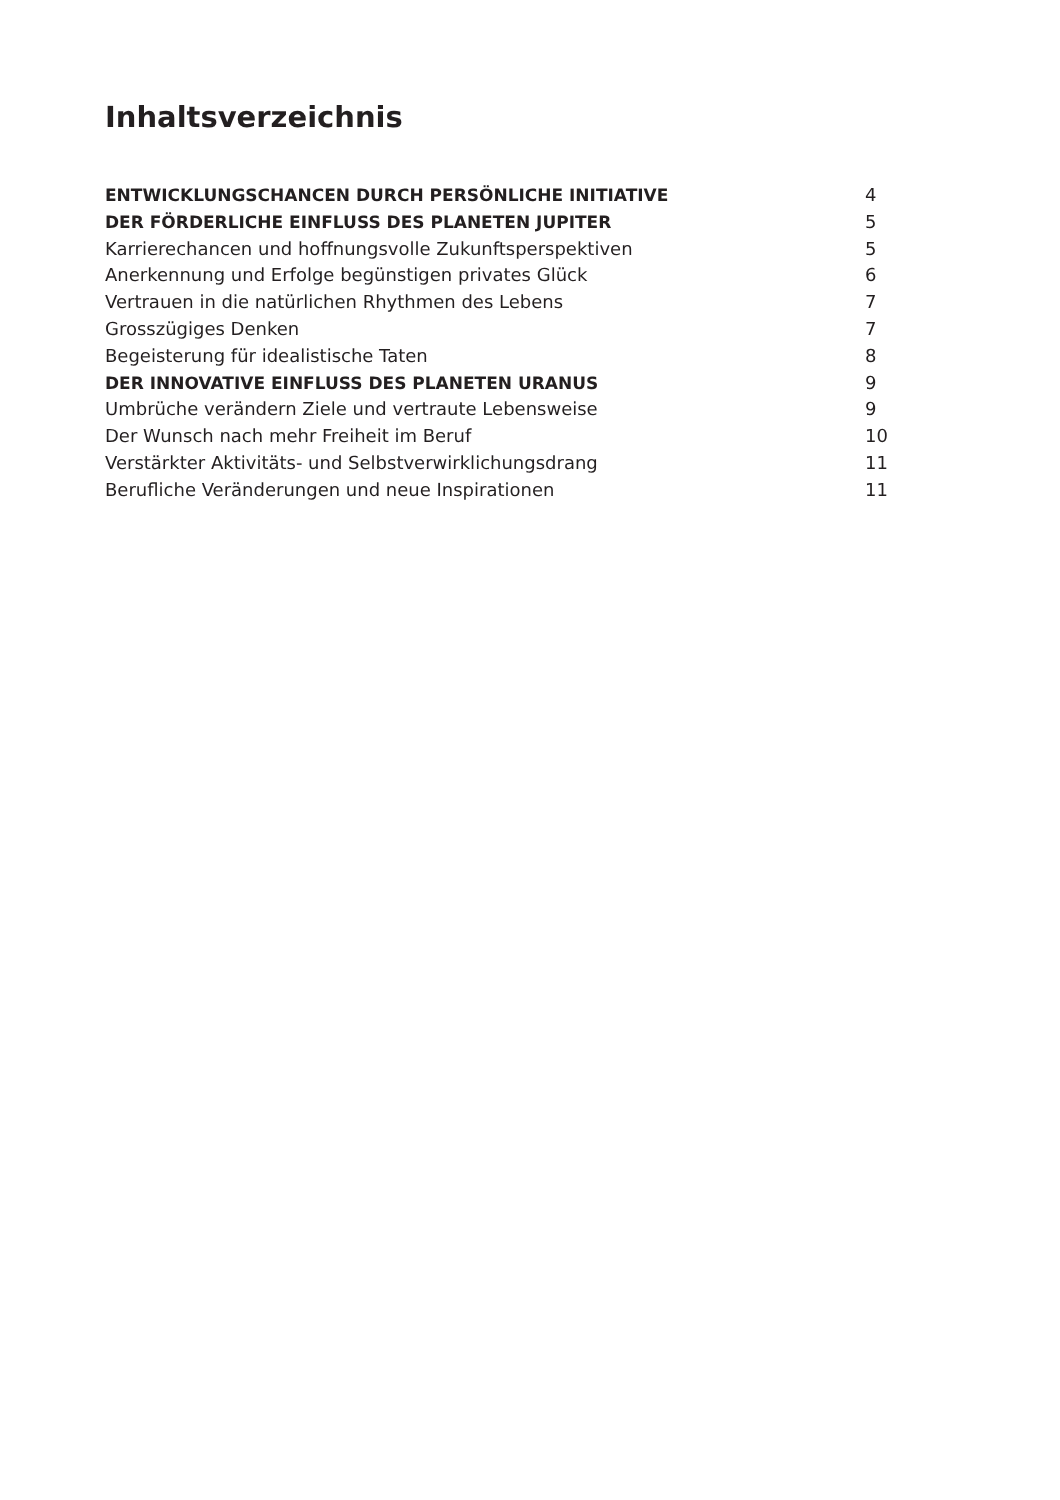Inhaltsverzeichnis
ENTWICKLUNGSCHANCEN DURCH PERSÖNLICHE INITIATIVE 4
DER FÖRDERLICHE EINFLUSS DES PLANETEN JUPITER 5
Karrierechancen und hoffnungsvolle Zukunftsperspektiven 5
Anerkennung und Erfolge begünstigen privates Glück 6
Vertrauen in die natürlichen Rhythmen des Lebens 7
Grosszügiges Denken 7
Begeisterung für idealistische Taten 8
DER INNOVATIVE EINFLUSS DES PLANETEN URANUS 9
Umbrüche verändern Ziele und vertraute Lebensweise 9
Der Wunsch nach mehr Freiheit im Beruf 10
Verstärkter Aktivitäts- und Selbstverwirklichungsdrang 11
Berufliche Veränderungen und neue Inspirationen 11